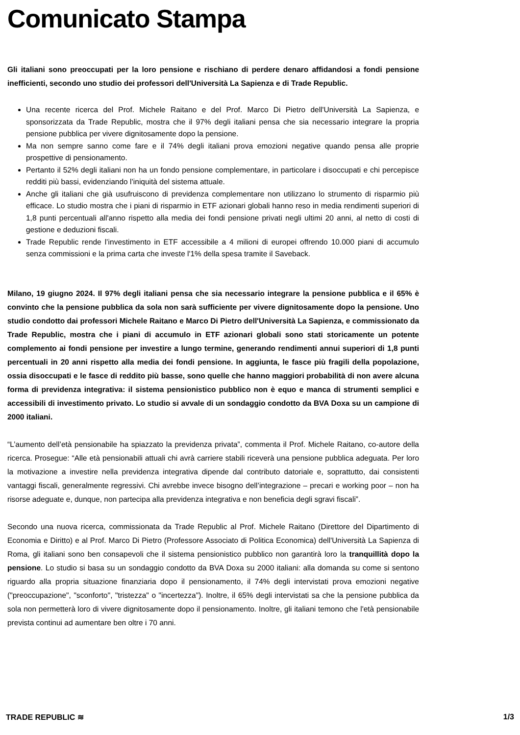Comunicato Stampa
Gli italiani sono preoccupati per la loro pensione e rischiano di perdere denaro affidandosi a fondi pensione inefficienti, secondo uno studio dei professori dell'Università La Sapienza e di Trade Republic.
Una recente ricerca del Prof. Michele Raitano e del Prof. Marco Di Pietro dell'Università La Sapienza, e sponsorizzata da Trade Republic, mostra che il 97% degli italiani pensa che sia necessario integrare la propria pensione pubblica per vivere dignitosamente dopo la pensione.
Ma non sempre sanno come fare e il 74% degli italiani prova emozioni negative quando pensa alle proprie prospettive di pensionamento.
Pertanto il 52% degli italiani non ha un fondo pensione complementare, in particolare i disoccupati e chi percepisce redditi più bassi, evidenziando l’iniquità del sistema attuale.
Anche gli italiani che già usufruiscono di previdenza complementare non utilizzano lo strumento di risparmio più efficace. Lo studio mostra che i piani di risparmio in ETF azionari globali hanno reso in media rendimenti superiori di 1,8 punti percentuali all'anno rispetto alla media dei fondi pensione privati negli ultimi 20 anni, al netto di costi di gestione e deduzioni fiscali.
Trade Republic rende l’investimento in ETF accessibile a 4 milioni di europei offrendo 10.000 piani di accumulo senza commissioni e la prima carta che investe l'1% della spesa tramite il Saveback.
Milano, 19 giugno 2024. Il 97% degli italiani pensa che sia necessario integrare la pensione pubblica e il 65% è convinto che la pensione pubblica da sola non sarà sufficiente per vivere dignitosamente dopo la pensione. Uno studio condotto dai professori Michele Raitano e Marco Di Pietro dell'Università La Sapienza, e commissionato da Trade Republic, mostra che i piani di accumulo in ETF azionari globali sono stati storicamente un potente complemento ai fondi pensione per investire a lungo termine, generando rendimenti annui superiori di 1,8 punti percentuali in 20 anni rispetto alla media dei fondi pensione. In aggiunta, le fasce più fragili della popolazione, ossia disoccupati e le fasce di reddito più basse, sono quelle che hanno maggiori probabilità di non avere alcuna forma di previdenza integrativa: il sistema pensionistico pubblico non è equo e manca di strumenti semplici e accessibili di investimento privato. Lo studio si avvale di un sondaggio condotto da BVA Doxa su un campione di 2000 italiani.
“L’aumento dell’età pensionabile ha spiazzato la previdenza privata”, commenta il Prof. Michele Raitano, co-autore della ricerca. Prosegue: “Alle età pensionabili attuali chi avrà carriere stabili riceverà una pensione pubblica adeguata. Per loro la motivazione a investire nella previdenza integrativa dipende dal contributo datoriale e, soprattutto, dai consistenti vantaggi fiscali, generalmente regressivi. Chi avrebbe invece bisogno dell’integrazione – precari e working poor – non ha risorse adeguate e, dunque, non partecipa alla previdenza integrativa e non beneficia degli sgravi fiscali”.
Secondo una nuova ricerca, commissionata da Trade Republic al Prof. Michele Raitano (Direttore del Dipartimento di Economia e Diritto) e al Prof. Marco Di Pietro (Professore Associato di Politica Economica) dell'Università La Sapienza di Roma, gli italiani sono ben consapevoli che il sistema pensionistico pubblico non garantirà loro la tranquillità dopo la pensione. Lo studio si basa su un sondaggio condotto da BVA Doxa su 2000 italiani: alla domanda su come si sentono riguardo alla propria situazione finanziaria dopo il pensionamento, il 74% degli intervistati prova emozioni negative ("preoccupazione", "sconforto", "tristezza" o "incertezza"). Inoltre, il 65% degli intervistati sa che la pensione pubblica da sola non permetterà loro di vivere dignitosamente dopo il pensionamento. Inoltre, gli italiani temono che l'età pensionabile prevista continui ad aumentare ben oltre i 70 anni.
TRADE REPUBLIC ≋ 1/3